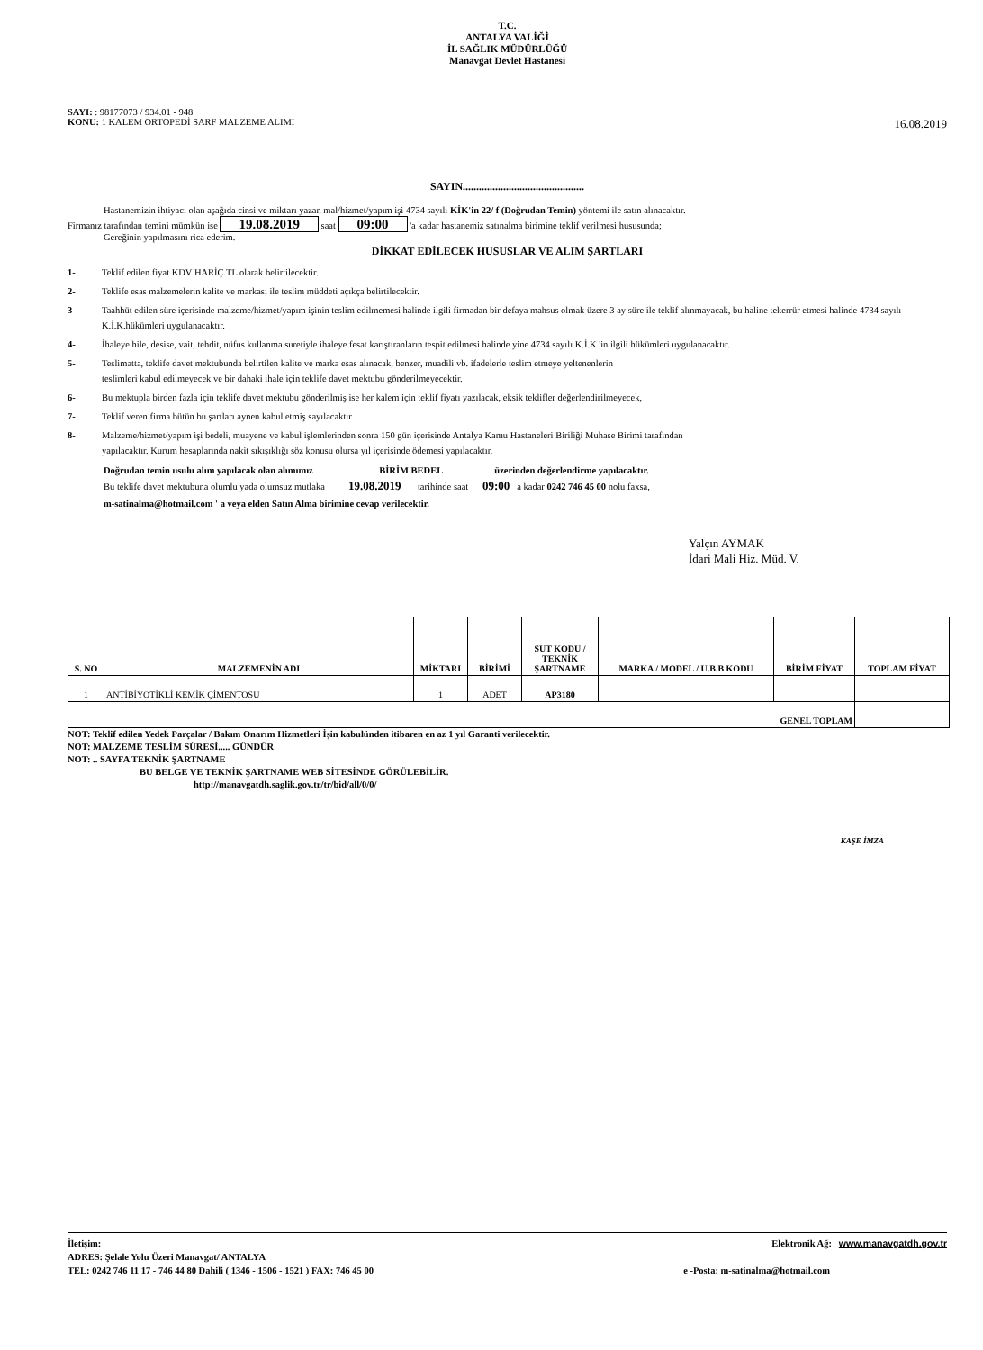T.C.
ANTALYA VALİĞİ
İL SAĞLIK MÜDÜRLÜĞÜ
Manavgat Devlet Hastanesi
SAYI: : 98177073 / 934.01 - 948
KONU: 1 KALEM ORTOPEDİ SARF MALZEME ALIMI 16.08.2019
SAYIN.............................................
Hastanemizin ihtiyacı olan aşağıda cinsi ve miktarı yazan mal/hizmet/yapım işi 4734 sayılı KİK'in 22/ f (Doğrudan Temin) yöntemi ile satın alınacaktır.
Firmanız tarafından temini mümkün ise 19.08.2019 saat 09:00 'a kadar hastanemiz satınalma birimine teklif verilmesi hususunda;
Gereğinin yapılmasını rica ederim.
DİKKAT EDİLECEK HUSUSLAR VE ALIM ŞARTLARI
1- Teklif edilen fiyat KDV HARİÇ TL olarak belirtilecektir.
2- Teklife esas malzemelerin kalite ve markası ile teslim müddeti açıkça belirtilecektir.
3- Taahhüt edilen süre içerisinde malzeme/hizmet/yapım işinin teslim edilmemesi halinde ilgili firmadan bir defaya mahsus olmak üzere 3 ay süre ile teklif alınmayacak, bu haline tekerrür etmesi halinde 4734 sayılı K.İ.K.hükümleri uygulanacaktır.
4- İhaleye hile, desise, vait, tehdit, nüfus kullanma suretiyle ihaleye fesat karıştıranların tespit edilmesi halinde yine 4734 sayılı K.İ.K 'in ilgili hükümleri uygulanacaktır.
5- Teslimatta, teklife davet mektubunda belirtilen kalite ve marka esas alınacak, benzer, muadili vb. ifadelerle teslim etmeye yeltenenlerin
teslimleri kabul edilmeyecek ve bir dahaki ihale için teklife davet mektubu gönderilmeyecektir.
6- Bu mektupla birden fazla için teklife davet mektubu gönderilmiş ise her kalem için teklif fiyatı yazılacak, eksik teklifler değerlendirilmeyecek,
7- Teklif veren firma bütün bu şartları aynen kabul etmiş sayılacaktır
8- Malzeme/hizmet/yapım işi bedeli, muayene ve kabul işlemlerinden sonra 150 gün içerisinde Antalya Kamu Hastaneleri Biriliği Muhase Birimi tarafından
yapılacaktır. Kurum hesaplarında nakit sıkışıklığı söz konusu olursa yıl içerisinde ödemesi yapılacaktır.
Doğrudan temin usulu alım yapılacak olan alımımız BİRİM BEDEL üzerinden değerlendirme yapılacaktır.
Bu teklife davet mektubuna olumlu yada olumsuz mutlaka 19.08.2019 tarihinde saat 09:00 a kadar 0242 746 45 00 nolu faxsa,
m-satinalma@hotmail.com ' a veya elden Satın Alma birimine cevap verilecektir.
Yalçın AYMAK
İdari Mali Hiz. Müd. V.
| S. NO | MALZEMENİN ADI | MİKTARI | BİRİMİ | SUT KODU / TEKNİK ŞARTNAME | MARKA / MODEL / U.B.B KODU | BİRİM FİYAT | TOPLAM FİYAT |
| --- | --- | --- | --- | --- | --- | --- | --- |
| 1 | ANTİBİYOTİKLİ KEMİK ÇİMENTOSU | 1 | ADET | AP3180 | | | |
| GENEL TOPLAM | | | | | | | |
NOT: Teklif edilen Yedek Parçalar / Bakım Onarım Hizmetleri İşin kabulünden itibaren en az 1 yıl Garanti verilecektir.
NOT: MALZEME TESLİM SÜRESİ..... GÜNDÜR
NOT: .. SAYFA TEKNİK ŞARTNAME
BU BELGE VE TEKNİK ŞARTNAME WEB SİTESİNDE GÖRÜLEBİLİR.
http://manavgatdh.saglik.gov.tr/tr/bid/all/0/0/
KAŞE İMZA
İletişim: Elektronik Ağ: www.manavgatdh.gov.tr
ADRES: Şelale Yolu Üzeri Manavgat/ ANTALYA
TEL: 0242 746 11 17 - 746 44 80 Dahili ( 1346 - 1506 - 1521 ) FAX: 746 45 00 e -Posta: m-satinalma@hotmail.com